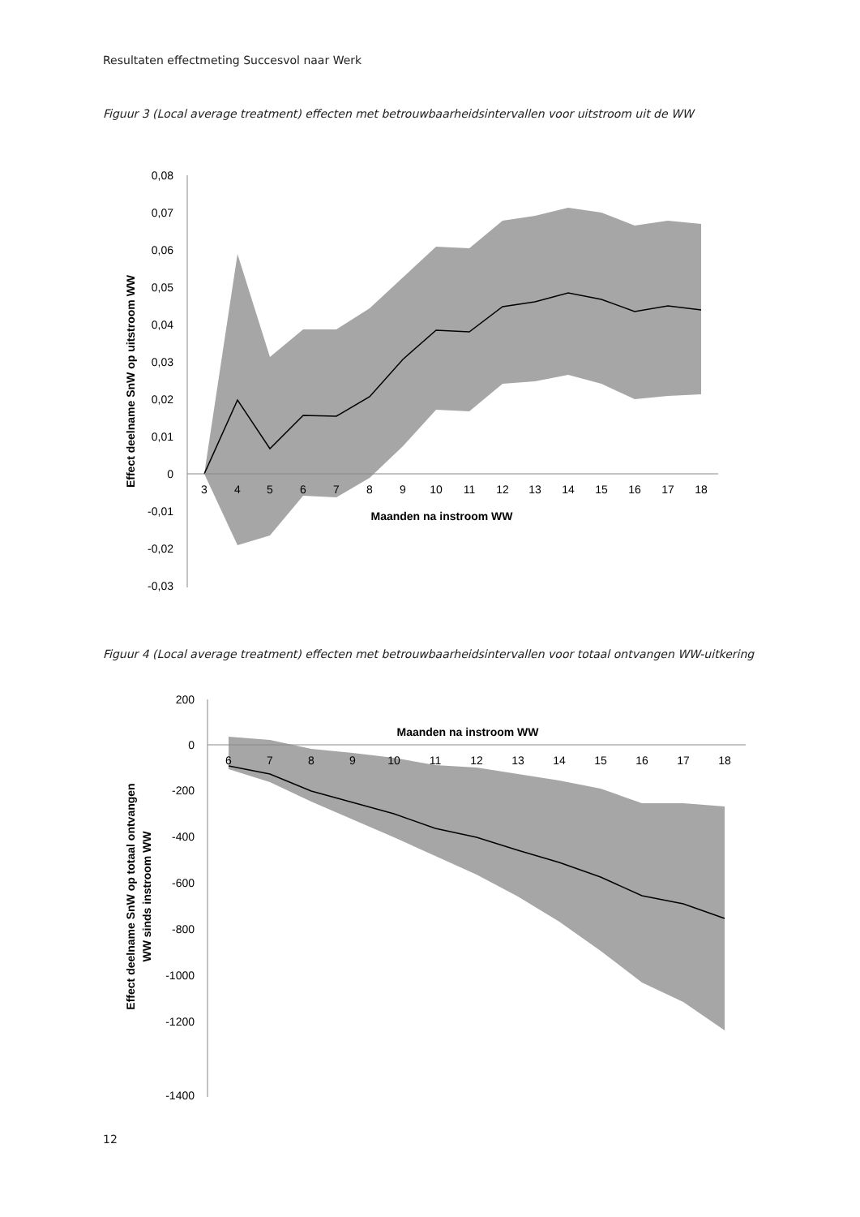Resultaten effectmeting Succesvol naar Werk
Figuur 3 (Local average treatment) effecten met betrouwbaarheidsintervallen voor uitstroom uit de WW
0,08
0,07
0,06
0,05
0,04
0,03
0,02
0,01
0
-0,01
-0,02
-0,03
3
4
5
6
7
8
9
10
11
12
13
14
15
16
17
18
Maanden na instroom WW
Effect deelname SnW op uitstroom WW
Figuur 4 (Local average treatment) effecten met betrouwbaarheidsintervallen voor totaal ontvangen WW-uitkering
200
0
-200
-400
-600
-800
-1000
-1200
-1400
6
7
8
9
10
11
12
13
14
15
16
17
18
Maanden na instroom WW
Effect deelname SnW op totaal ontvangen
WW sinds instroom WW
12